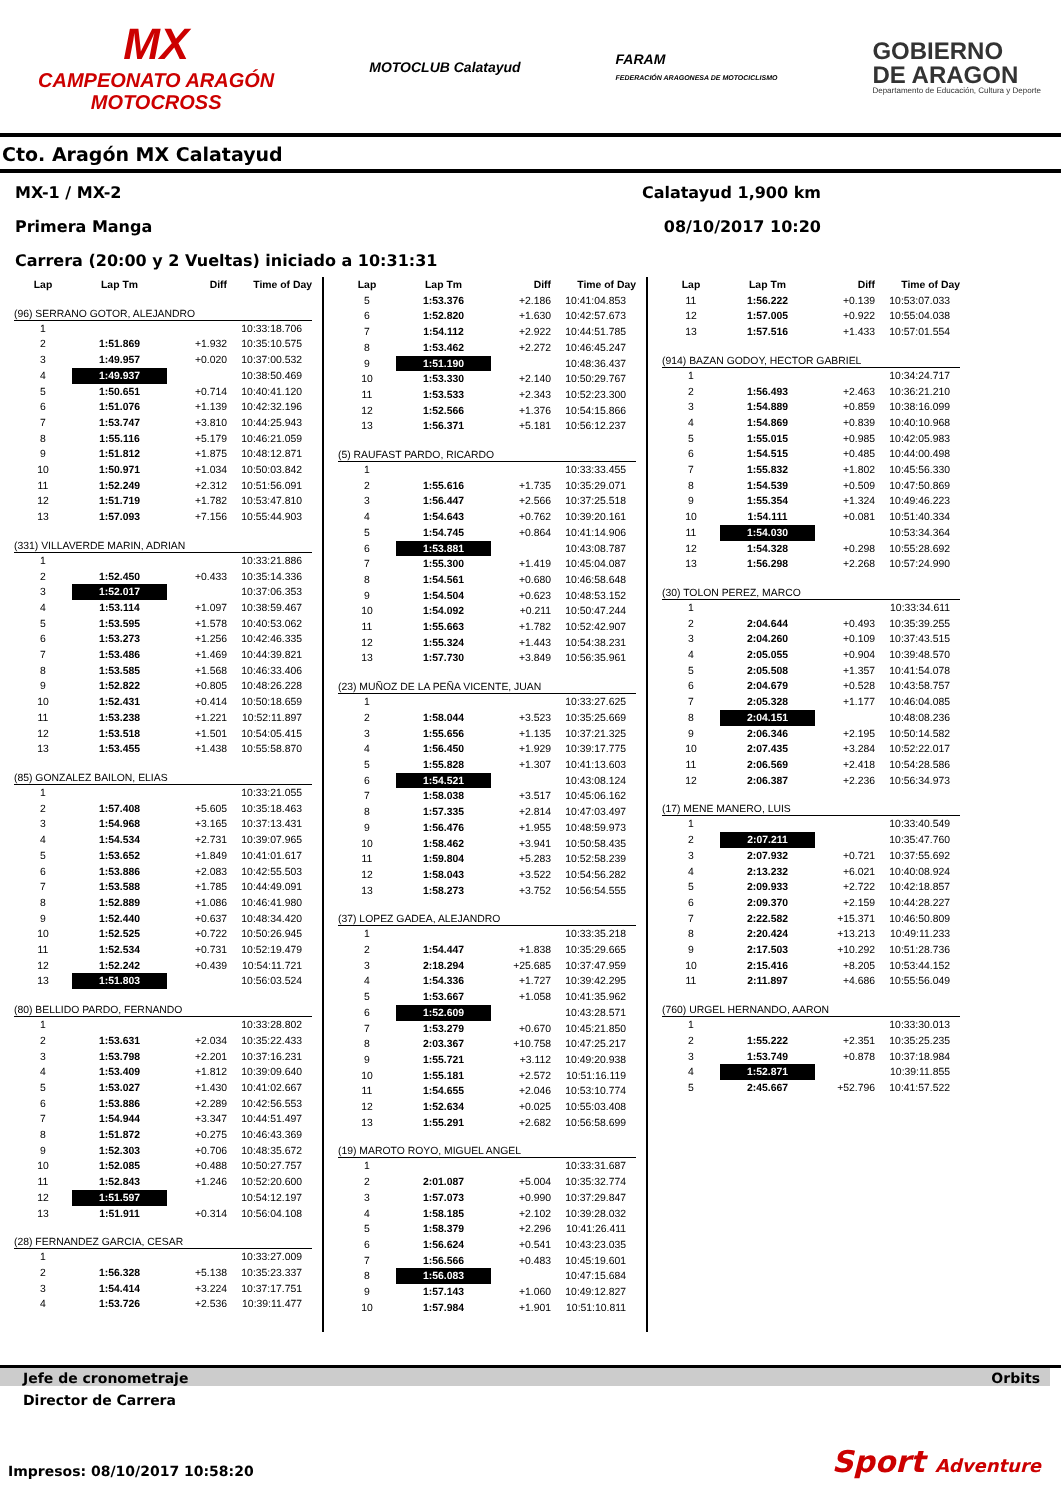MX
CAMPEONATO ARAGÓN
MOTOCROSS
MOTOCLUB Calatayud
FARAM
FEDERACIÓN ARAGONESA DE MOTOCICLISMO
GOBIERNO
DE ARAGON
Departamento de Educación, Cultura y Deporte
Cto. Aragón MX Calatayud
MX-1 / MX-2 Calatayud 1,900 km
Primera Manga 08/10/2017 10:20
Carrera (20:00 y 2 Vueltas) iniciado a 10:31:31
| Lap | Lap Tm | Diff | Time of Day |
| --- | --- | --- | --- |
| (96) SERRANO GOTOR, ALEJANDRO | | | |
| 1 | | | 10:33:18.706 |
| 2 | 1:51.869 | +1.932 | 10:35:10.575 |
| 3 | 1:49.957 | +0.020 | 10:37:00.532 |
| 4 | 1:49.937 | | 10:38:50.469 |
| 5 | 1:50.651 | +0.714 | 10:40:41.120 |
| 6 | 1:51.076 | +1.139 | 10:42:32.196 |
| 7 | 1:53.747 | +3.810 | 10:44:25.943 |
| 8 | 1:55.116 | +5.179 | 10:46:21.059 |
| 9 | 1:51.812 | +1.875 | 10:48:12.871 |
| 10 | 1:50.971 | +1.034 | 10:50:03.842 |
| 11 | 1:52.249 | +2.312 | 10:51:56.091 |
| 12 | 1:51.719 | +1.782 | 10:53:47.810 |
| 13 | 1:57.093 | +7.156 | 10:55:44.903 |
| (331) VILLAVERDE MARIN, ADRIAN | | | |
| 1 | | | 10:33:21.886 |
| 2 | 1:52.450 | +0.433 | 10:35:14.336 |
| 3 | 1:52.017 | | 10:37:06.353 |
| 4 | 1:53.114 | +1.097 | 10:38:59.467 |
| 5 | 1:53.595 | +1.578 | 10:40:53.062 |
| 6 | 1:53.273 | +1.256 | 10:42:46.335 |
| 7 | 1:53.486 | +1.469 | 10:44:39.821 |
| 8 | 1:53.585 | +1.568 | 10:46:33.406 |
| 9 | 1:52.822 | +0.805 | 10:48:26.228 |
| 10 | 1:52.431 | +0.414 | 10:50:18.659 |
| 11 | 1:53.238 | +1.221 | 10:52:11.897 |
| 12 | 1:53.518 | +1.501 | 10:54:05.415 |
| 13 | 1:53.455 | +1.438 | 10:55:58.870 |
| (85) GONZALEZ BAILON, ELIAS | | | |
| 1 | | | 10:33:21.055 |
| 2 | 1:57.408 | +5.605 | 10:35:18.463 |
| 3 | 1:54.968 | +3.165 | 10:37:13.431 |
| 4 | 1:54.534 | +2.731 | 10:39:07.965 |
| 5 | 1:53.652 | +1.849 | 10:41:01.617 |
| 6 | 1:53.886 | +2.083 | 10:42:55.503 |
| 7 | 1:53.588 | +1.785 | 10:44:49.091 |
| 8 | 1:52.889 | +1.086 | 10:46:41.980 |
| 9 | 1:52.440 | +0.637 | 10:48:34.420 |
| 10 | 1:52.525 | +0.722 | 10:50:26.945 |
| 11 | 1:52.534 | +0.731 | 10:52:19.479 |
| 12 | 1:52.242 | +0.439 | 10:54:11.721 |
| 13 | 1:51.803 | | 10:56:03.524 |
| (80) BELLIDO PARDO, FERNANDO | | | |
| 1 | | | 10:33:28.802 |
| 2 | 1:53.631 | +2.034 | 10:35:22.433 |
| 3 | 1:53.798 | +2.201 | 10:37:16.231 |
| 4 | 1:53.409 | +1.812 | 10:39:09.640 |
| 5 | 1:53.027 | +1.430 | 10:41:02.667 |
| 6 | 1:53.886 | +2.289 | 10:42:56.553 |
| 7 | 1:54.944 | +3.347 | 10:44:51.497 |
| 8 | 1:51.872 | +0.275 | 10:46:43.369 |
| 9 | 1:52.303 | +0.706 | 10:48:35.672 |
| 10 | 1:52.085 | +0.488 | 10:50:27.757 |
| 11 | 1:52.843 | +1.246 | 10:52:20.600 |
| 12 | 1:51.597 | | 10:54:12.197 |
| 13 | 1:51.911 | +0.314 | 10:56:04.108 |
| (28) FERNANDEZ GARCIA, CESAR | | | |
| 1 | | | 10:33:27.009 |
| 2 | 1:56.328 | +5.138 | 10:35:23.337 |
| 3 | 1:54.414 | +3.224 | 10:37:17.751 |
| 4 | 1:53.726 | +2.536 | 10:39:11.477 |
| Lap | Lap Tm | Diff | Time of Day |
| --- | --- | --- | --- |
| 5 | 1:53.376 | +2.186 | 10:41:04.853 |
| 6 | 1:52.820 | +1.630 | 10:42:57.673 |
| 7 | 1:54.112 | +2.922 | 10:44:51.785 |
| 8 | 1:53.462 | +2.272 | 10:46:45.247 |
| 9 | 1:51.190 | | 10:48:36.437 |
| 10 | 1:53.330 | +2.140 | 10:50:29.767 |
| 11 | 1:53.533 | +2.343 | 10:52:23.300 |
| 12 | 1:52.566 | +1.376 | 10:54:15.866 |
| 13 | 1:56.371 | +5.181 | 10:56:12.237 |
| (5) RAUFAST PARDO, RICARDO | | | |
| 1 | | | 10:33:33.455 |
| 2 | 1:55.616 | +1.735 | 10:35:29.071 |
| 3 | 1:56.447 | +2.566 | 10:37:25.518 |
| 4 | 1:54.643 | +0.762 | 10:39:20.161 |
| 5 | 1:54.745 | +0.864 | 10:41:14.906 |
| 6 | 1:53.881 | | 10:43:08.787 |
| 7 | 1:55.300 | +1.419 | 10:45:04.087 |
| 8 | 1:54.561 | +0.680 | 10:46:58.648 |
| 9 | 1:54.504 | +0.623 | 10:48:53.152 |
| 10 | 1:54.092 | +0.211 | 10:50:47.244 |
| 11 | 1:55.663 | +1.782 | 10:52:42.907 |
| 12 | 1:55.324 | +1.443 | 10:54:38.231 |
| 13 | 1:57.730 | +3.849 | 10:56:35.961 |
| (23) MUÑOZ DE LA PEÑA VICENTE, JUAN | | | |
| 1 | | | 10:33:27.625 |
| 2 | 1:58.044 | +3.523 | 10:35:25.669 |
| 3 | 1:55.656 | +1.135 | 10:37:21.325 |
| 4 | 1:56.450 | +1.929 | 10:39:17.775 |
| 5 | 1:55.828 | +1.307 | 10:41:13.603 |
| 6 | 1:54.521 | | 10:43:08.124 |
| 7 | 1:58.038 | +3.517 | 10:45:06.162 |
| 8 | 1:57.335 | +2.814 | 10:47:03.497 |
| 9 | 1:56.476 | +1.955 | 10:48:59.973 |
| 10 | 1:58.462 | +3.941 | 10:50:58.435 |
| 11 | 1:59.804 | +5.283 | 10:52:58.239 |
| 12 | 1:58.043 | +3.522 | 10:54:56.282 |
| 13 | 1:58.273 | +3.752 | 10:56:54.555 |
| (37) LOPEZ GADEA, ALEJANDRO | | | |
| 1 | | | 10:33:35.218 |
| 2 | 1:54.447 | +1.838 | 10:35:29.665 |
| 3 | 2:18.294 | +25.685 | 10:37:47.959 |
| 4 | 1:54.336 | +1.727 | 10:39:42.295 |
| 5 | 1:53.667 | +1.058 | 10:41:35.962 |
| 6 | 1:52.609 | | 10:43:28.571 |
| 7 | 1:53.279 | +0.670 | 10:45:21.850 |
| 8 | 2:03.367 | +10.758 | 10:47:25.217 |
| 9 | 1:55.721 | +3.112 | 10:49:20.938 |
| 10 | 1:55.181 | +2.572 | 10:51:16.119 |
| 11 | 1:54.655 | +2.046 | 10:53:10.774 |
| 12 | 1:52.634 | +0.025 | 10:55:03.408 |
| 13 | 1:55.291 | +2.682 | 10:56:58.699 |
| (19) MAROTO ROYO, MIGUEL ANGEL | | | |
| 1 | | | 10:33:31.687 |
| 2 | 2:01.087 | +5.004 | 10:35:32.774 |
| 3 | 1:57.073 | +0.990 | 10:37:29.847 |
| 4 | 1:58.185 | +2.102 | 10:39:28.032 |
| 5 | 1:58.379 | +2.296 | 10:41:26.411 |
| 6 | 1:56.624 | +0.541 | 10:43:23.035 |
| 7 | 1:56.566 | +0.483 | 10:45:19.601 |
| 8 | 1:56.083 | | 10:47:15.684 |
| 9 | 1:57.143 | +1.060 | 10:49:12.827 |
| 10 | 1:57.984 | +1.901 | 10:51:10.811 |
| Lap | Lap Tm | Diff | Time of Day |
| --- | --- | --- | --- |
| 11 | 1:56.222 | +0.139 | 10:53:07.033 |
| 12 | 1:57.005 | +0.922 | 10:55:04.038 |
| 13 | 1:57.516 | +1.433 | 10:57:01.554 |
| (914) BAZAN GODOY, HECTOR GABRIEL | | | |
| 1 | | | 10:34:24.717 |
| 2 | 1:56.493 | +2.463 | 10:36:21.210 |
| 3 | 1:54.889 | +0.859 | 10:38:16.099 |
| 4 | 1:54.869 | +0.839 | 10:40:10.968 |
| 5 | 1:55.015 | +0.985 | 10:42:05.983 |
| 6 | 1:54.515 | +0.485 | 10:44:00.498 |
| 7 | 1:55.832 | +1.802 | 10:45:56.330 |
| 8 | 1:54.539 | +0.509 | 10:47:50.869 |
| 9 | 1:55.354 | +1.324 | 10:49:46.223 |
| 10 | 1:54.111 | +0.081 | 10:51:40.334 |
| 11 | 1:54.030 | | 10:53:34.364 |
| 12 | 1:54.328 | +0.298 | 10:55:28.692 |
| 13 | 1:56.298 | +2.268 | 10:57:24.990 |
| (30) TOLON PEREZ, MARCO | | | |
| 1 | | | 10:33:34.611 |
| 2 | 2:04.644 | +0.493 | 10:35:39.255 |
| 3 | 2:04.260 | +0.109 | 10:37:43.515 |
| 4 | 2:05.055 | +0.904 | 10:39:48.570 |
| 5 | 2:05.508 | +1.357 | 10:41:54.078 |
| 6 | 2:04.679 | +0.528 | 10:43:58.757 |
| 7 | 2:05.328 | +1.177 | 10:46:04.085 |
| 8 | 2:04.151 | | 10:48:08.236 |
| 9 | 2:06.346 | +2.195 | 10:50:14.582 |
| 10 | 2:07.435 | +3.284 | 10:52:22.017 |
| 11 | 2:06.569 | +2.418 | 10:54:28.586 |
| 12 | 2:06.387 | +2.236 | 10:56:34.973 |
| (17) MENE MANERO, LUIS | | | |
| 1 | | | 10:33:40.549 |
| 2 | 2:07.211 | | 10:35:47.760 |
| 3 | 2:07.932 | +0.721 | 10:37:55.692 |
| 4 | 2:13.232 | +6.021 | 10:40:08.924 |
| 5 | 2:09.933 | +2.722 | 10:42:18.857 |
| 6 | 2:09.370 | +2.159 | 10:44:28.227 |
| 7 | 2:22.582 | +15.371 | 10:46:50.809 |
| 8 | 2:20.424 | +13.213 | 10:49:11.233 |
| 9 | 2:17.503 | +10.292 | 10:51:28.736 |
| 10 | 2:15.416 | +8.205 | 10:53:44.152 |
| 11 | 2:11.897 | +4.686 | 10:55:56.049 |
| (760) URGEL HERNANDO, AARON | | | |
| 1 | | | 10:33:30.013 |
| 2 | 1:55.222 | +2.351 | 10:35:25.235 |
| 3 | 1:53.749 | +0.878 | 10:37:18.984 |
| 4 | 1:52.871 | | 10:39:11.855 |
| 5 | 2:45.667 | +52.796 | 10:41:57.522 |
Jefe de cronometraje Orbits
Director de Carrera
Impresos: 08/10/2017 10:58:20 Sport Adventure